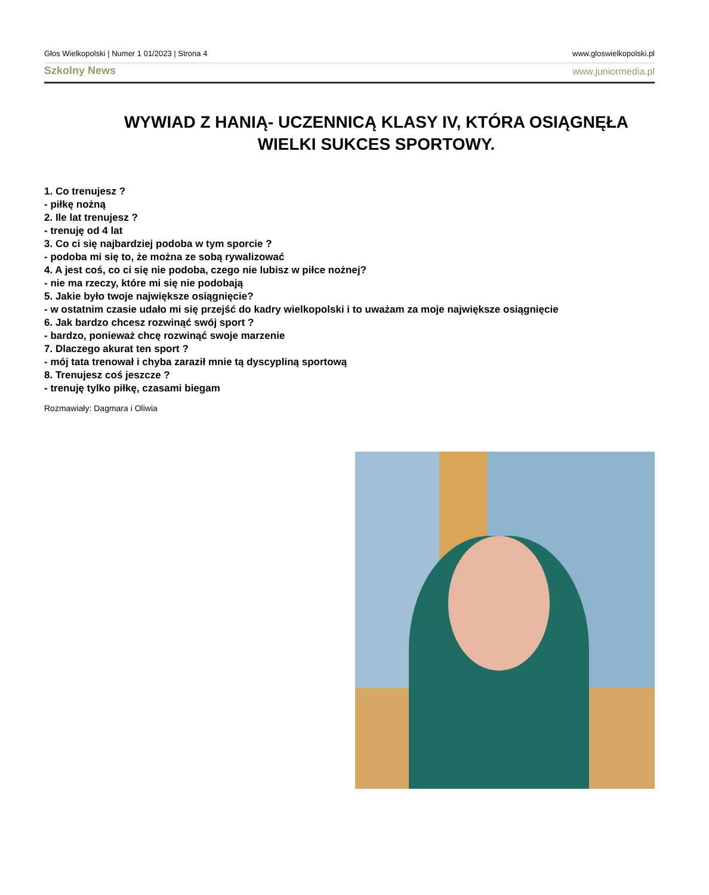Głos Wielkopolski | Numer 1 01/2023 | Strona 4 www.gloswielkopolski.pl
Szkolny News www.juniormedia.pl
WYWIAD Z HANIĄ- UCZENNICĄ KLASY IV, KTÓRA OSIĄGNĘŁA WIELKI SUKCES SPORTOWY.
1. Co trenujesz ?
- piłkę nożną
2. Ile lat trenujesz ?
- trenuję od 4 lat
3. Co ci się najbardziej podoba w tym sporcie ?
- podoba mi się to, że można ze sobą rywalizować
4. A jest coś, co ci się nie podoba, czego nie lubisz w piłce nożnej?
- nie ma rzeczy, które mi się nie podobają
5. Jakie było twoje największe osiągnięcie?
- w ostatnim czasie udało mi się przejść do kadry wielkopolski i to uważam za moje największe osiągnięcie
6. Jak bardzo chcesz rozwinąć swój sport ?
- bardzo, ponieważ chcę rozwinąć swoje marzenie
7. Dlaczego akurat ten sport ?
- mój tata trenował i chyba zaraził mnie tą dyscypliną sportową
8. Trenujesz coś jeszcze ?
- trenuję tylko piłkę, czasami biegam
Rozmawiały: Dagmara i Oliwia